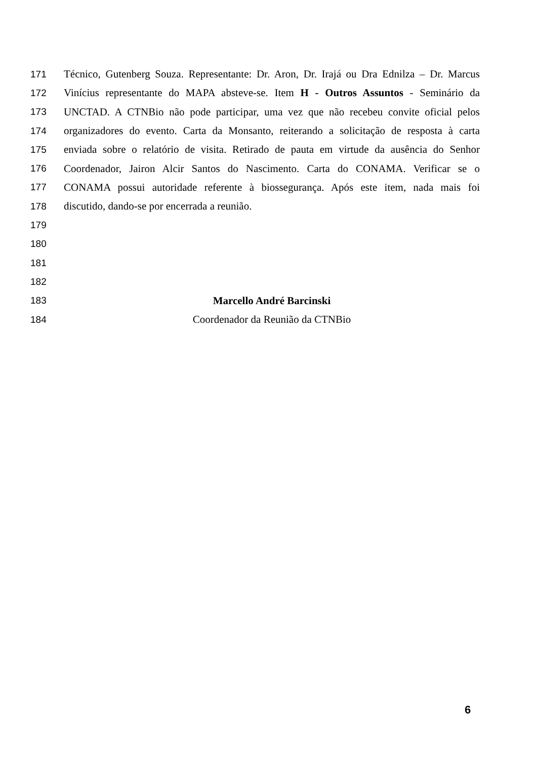171 Técnico, Gutenberg Souza. Representante: Dr. Aron, Dr. Irajá ou Dra Ednilza – Dr. Marcus
172 Vinícius representante do MAPA absteve-se. Item H - Outros Assuntos - Seminário da
173 UNCTAD. A CTNBio não pode participar, uma vez que não recebeu convite oficial pelos
174 organizadores do evento. Carta da Monsanto, reiterando a solicitação de resposta à carta
175 enviada sobre o relatório de visita. Retirado de pauta em virtude da ausência do Senhor
176 Coordenador, Jairon Alcir Santos do Nascimento. Carta do CONAMA. Verificar se o
177 CONAMA possui autoridade referente à biossegurança. Após este item, nada mais foi
178 discutido, dando-se por encerrada a reunião.
179
180
181
182
183 Marcello André Barcinski
184 Coordenador da Reunião da CTNBio
6